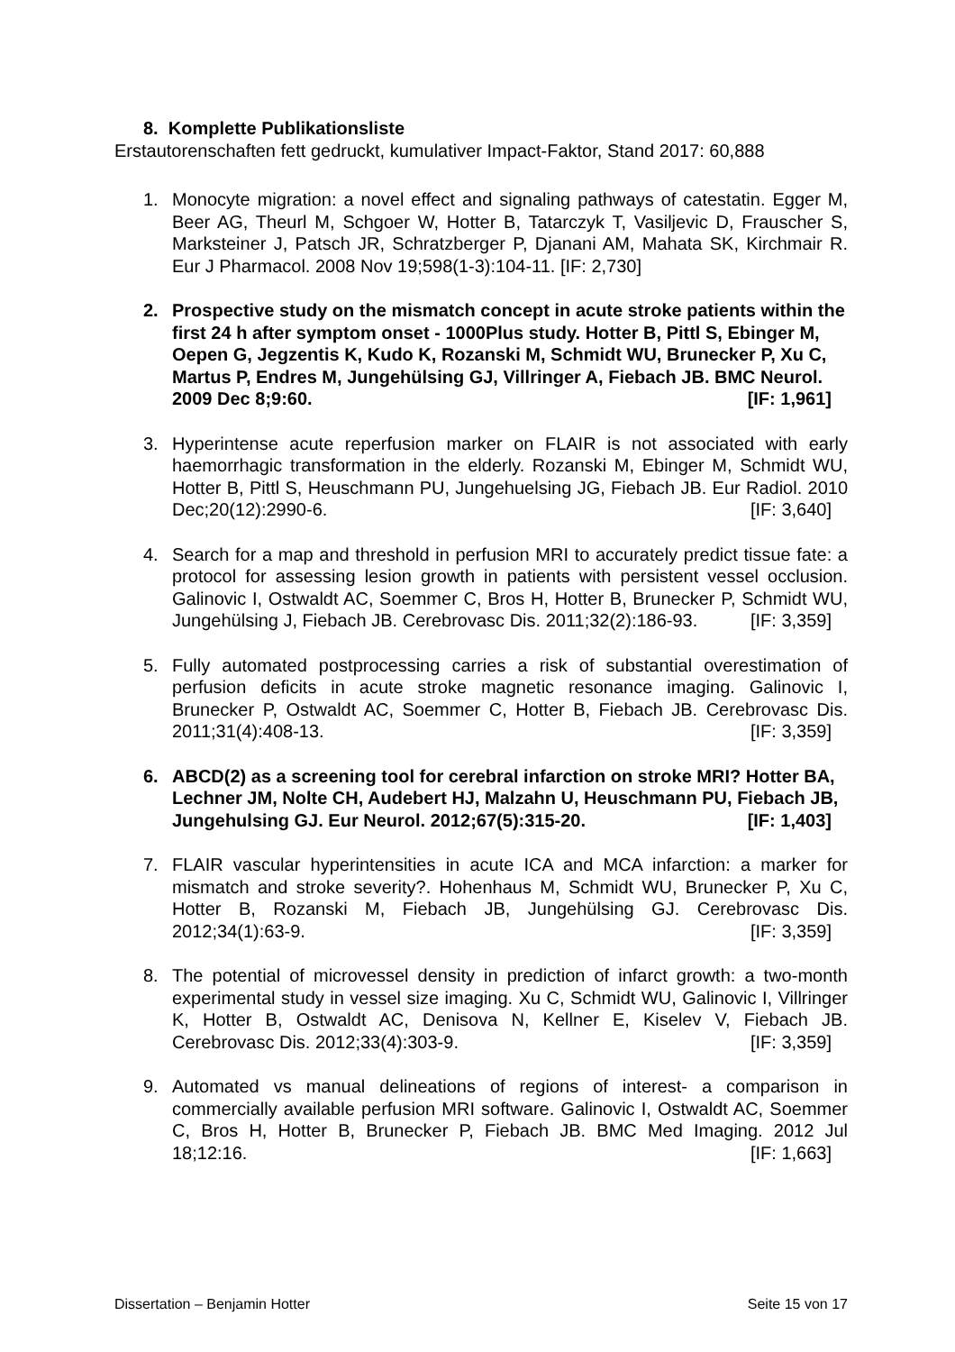8. Komplette Publikationsliste
Erstautorenschaften fett gedruckt, kumulativer Impact-Faktor, Stand 2017: 60,888
1. Monocyte migration: a novel effect and signaling pathways of catestatin. Egger M, Beer AG, Theurl M, Schgoer W, Hotter B, Tatarczyk T, Vasiljevic D, Frauscher S, Marksteiner J, Patsch JR, Schratzberger P, Djanani AM, Mahata SK, Kirchmair R. Eur J Pharmacol. 2008 Nov 19;598(1-3):104-11. [IF: 2,730]
2. Prospective study on the mismatch concept in acute stroke patients within the first 24 h after symptom onset - 1000Plus study. Hotter B, Pittl S, Ebinger M, Oepen G, Jegzentis K, Kudo K, Rozanski M, Schmidt WU, Brunecker P, Xu C, Martus P, Endres M, Jungehülsing GJ, Villringer A, Fiebach JB. BMC Neurol. 2009 Dec 8;9:60. [IF: 1,961]
3. Hyperintense acute reperfusion marker on FLAIR is not associated with early haemorrhagic transformation in the elderly. Rozanski M, Ebinger M, Schmidt WU, Hotter B, Pittl S, Heuschmann PU, Jungehuelsing JG, Fiebach JB. Eur Radiol. 2010 Dec;20(12):2990-6. [IF: 3,640]
4. Search for a map and threshold in perfusion MRI to accurately predict tissue fate: a protocol for assessing lesion growth in patients with persistent vessel occlusion. Galinovic I, Ostwaldt AC, Soemmer C, Bros H, Hotter B, Brunecker P, Schmidt WU, Jungehülsing J, Fiebach JB. Cerebrovasc Dis. 2011;32(2):186-93. [IF: 3,359]
5. Fully automated postprocessing carries a risk of substantial overestimation of perfusion deficits in acute stroke magnetic resonance imaging. Galinovic I, Brunecker P, Ostwaldt AC, Soemmer C, Hotter B, Fiebach JB. Cerebrovasc Dis. 2011;31(4):408-13. [IF: 3,359]
6. ABCD(2) as a screening tool for cerebral infarction on stroke MRI? Hotter BA, Lechner JM, Nolte CH, Audebert HJ, Malzahn U, Heuschmann PU, Fiebach JB, Jungehulsing GJ. Eur Neurol. 2012;67(5):315-20. [IF: 1,403]
7. FLAIR vascular hyperintensities in acute ICA and MCA infarction: a marker for mismatch and stroke severity?. Hohenhaus M, Schmidt WU, Brunecker P, Xu C, Hotter B, Rozanski M, Fiebach JB, Jungehülsing GJ. Cerebrovasc Dis. 2012;34(1):63-9. [IF: 3,359]
8. The potential of microvessel density in prediction of infarct growth: a two-month experimental study in vessel size imaging. Xu C, Schmidt WU, Galinovic I, Villringer K, Hotter B, Ostwaldt AC, Denisova N, Kellner E, Kiselev V, Fiebach JB. Cerebrovasc Dis. 2012;33(4):303-9. [IF: 3,359]
9. Automated vs manual delineations of regions of interest- a comparison in commercially available perfusion MRI software. Galinovic I, Ostwaldt AC, Soemmer C, Bros H, Hotter B, Brunecker P, Fiebach JB. BMC Med Imaging. 2012 Jul 18;12:16. [IF: 1,663]
Dissertation – Benjamin Hotter Seite 15 von 17